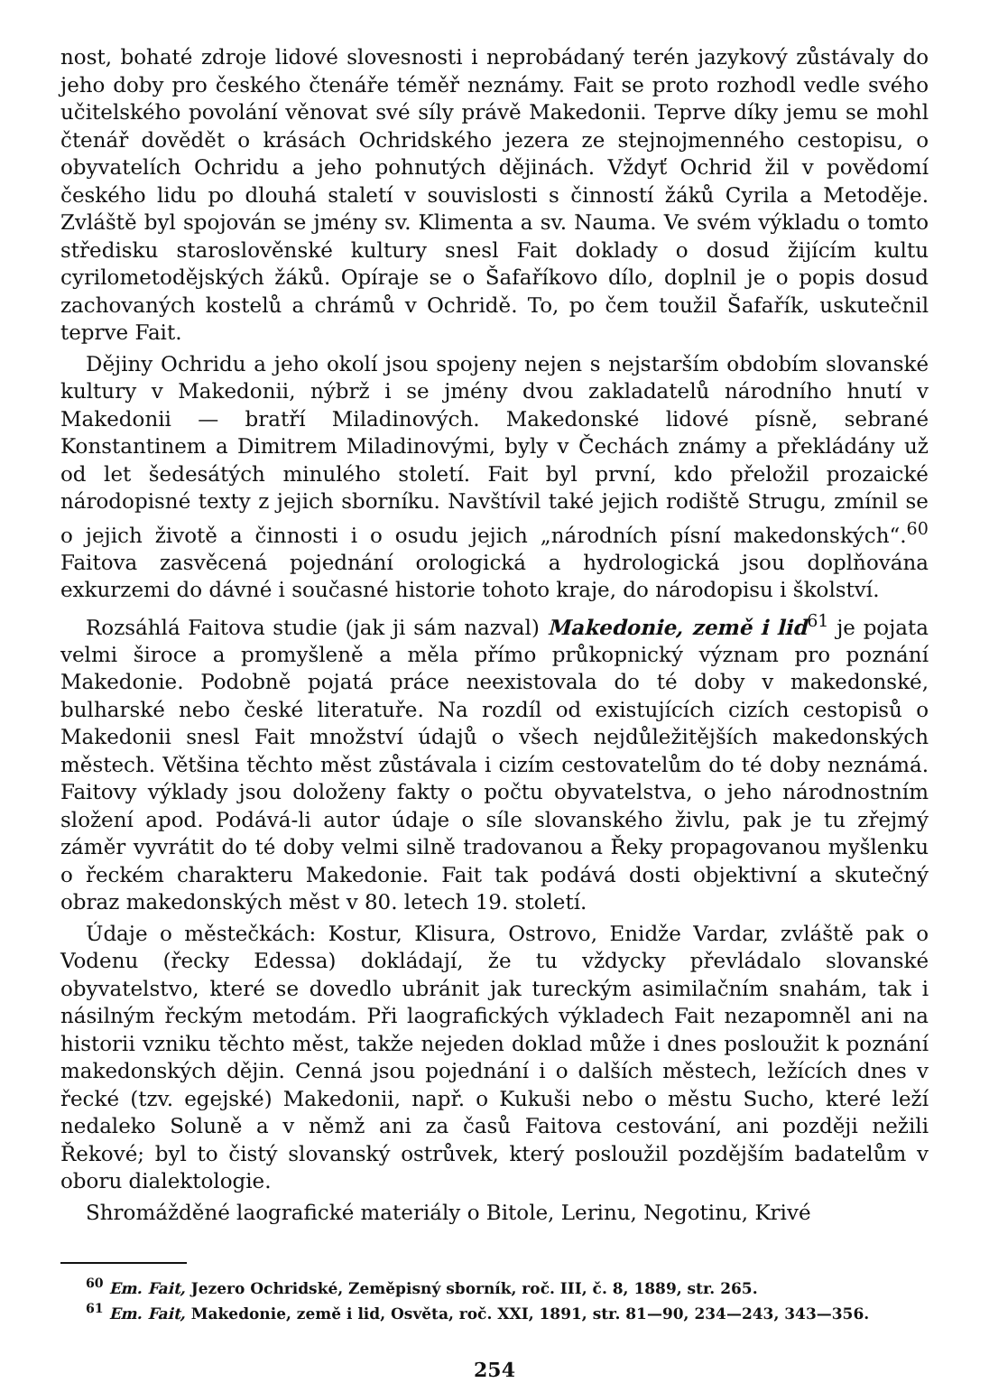nost, bohaté zdroje lidové slovesnosti i neprobádaný terén jazykový zůstávaly do jeho doby pro českého čtenáře téměř neznámy. Fait se proto rozhodl vedle svého učitelského povolání věnovat své síly právě Makedonii. Teprve díky jemu se mohl čtenář dovědět o krásách Ochridského jezera ze stejnojmenného cestopisu, o obyvatelích Ochridu a jeho pohnutých dějinách. Vždyť Ochrid žil v povědomí českého lidu po dlouhá staletí v souvislosti s činností žáků Cyrila a Metoděje. Zvláště byl spojován se jmény sv. Klimenta a sv. Nauma. Ve svém výkladu o tomto středisku staroslověnské kultury snesl Fait doklady o dosud žijícím kultu cyrilometodějských žáků. Opíraje se o Šafaříkovo dílo, doplnil je o popis dosud zachovaných kostelů a chrámů v Ochridě. To, po čem toužil Šafařík, uskutečnil teprve Fait.
Dějiny Ochridu a jeho okolí jsou spojeny nejen s nejstarším obdobím slovanské kultury v Makedonii, nýbrž i se jmény dvou zakladatelů národního hnutí v Makedonii — bratří Miladinových. Makedonské lidové písně, sebrané Konstantinem a Dimitrem Miladinovými, byly v Čechách známy a překládány už od let šedesátých minulého století. Fait byl první, kdo přeložil prozaické národopisné texty z jejich sborníku. Navštívil také jejich rodiště Strugu, zmínil se o jejich životě a činnosti i o osudu jejich „národních písní makedonských“.<sup>60</sup> Faitova zasvěcená pojednání orologická a hydrologická jsou doplňována exkurzemi do dávné i současné historie tohoto kraje, do národopisu i školství.
Rozsáhlá Faitova studie (jak ji sám nazval) Makedonie, země i lid<sup>61</sup> je pojata velmi široce a promyšleně a měla přímo průkopnický význam pro poznání Makedonie. Podobně pojatá práce neexistovala do té doby v makedonské, bulharské nebo české literatuře. Na rozdíl od existujících cizích cestopisů o Makedonii snesl Fait množství údajů o všech nejdůležitějších makedonských městech. Většina těchto měst zůstávala i cizím cestovatelům do té doby neznámá. Faitovy výklady jsou doloženy fakty o počtu obyvatelstva, o jeho národnostním složení apod. Podává-li autor údaje o síle slovanského živlu, pak je tu zřejmý záměr vyvrátit do té doby velmi silně tradovanou a Řeky propagovanou myšlenku o řeckém charakteru Makedonie. Fait tak podává dosti objektivní a skutečný obraz makedonských měst v 80. letech 19. století.
Údaje o městečkách: Kostur, Klisura, Ostrovo, Enidže Vardar, zvláště pak o Vodenu (řecky Edessa) dokládají, že tu vždycky převládalo slovanské obyvatelstvo, které se dovedlo ubránit jak tureckým asimilačním snahám, tak i násilným řeckým metodám. Při laografických výkladech Fait nezapomněl ani na historii vzniku těchto měst, takže nejeden doklad může i dnes posloužit k poznání makedonských dějin. Cenná jsou pojednání i o dalších městech, ležících dnes v řecké (tzv. egejské) Makedonii, např. o Kukuši nebo o městu Sucho, které leží nedaleko Soluně a v němž ani za časů Faitova cestování, ani později nežili Řekové; byl to čistý slovanský ostrůvek, který posloužil pozdějším badatelům v oboru dialektologie.
Shromážděné laografické materiály o Bitole, Lerinu, Negotinu, Krivé
<sup>60</sup> Em. Fait, Jezero Ochridské, Zeměpisný sborník, roč. III, č. 8, 1889, str. 265.
<sup>61</sup> Em. Fait, Makedonie, země i lid, Osvěta, roč. XXI, 1891, str. 81—90, 234—243, 343—356.
254